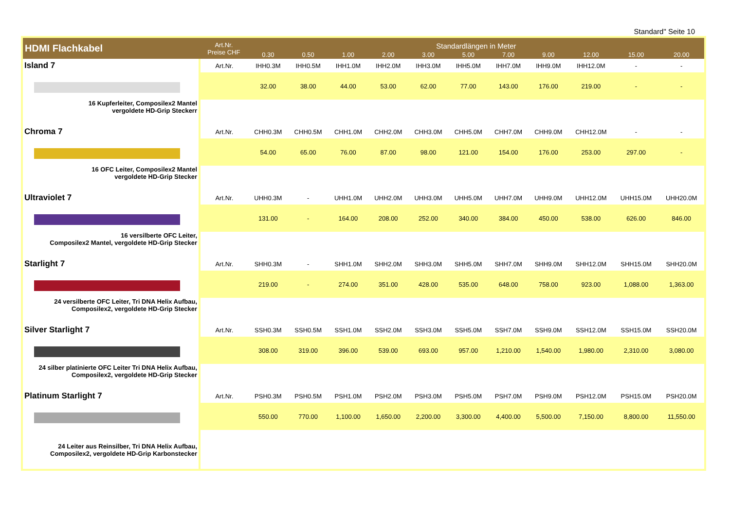Standard" Seite 10
| HDMI Flachkabel | Art.Nr. Preise CHF | Standardlängen in Meter | | | | | | | | | | |
| --- | --- | --- | --- | --- | --- | --- | --- | --- | --- | --- | --- | --- |
| | | 0.30 | 0.50 | 1.00 | 2.00 | 3.00 | 5.00 | 7.00 | 9.00 | 12.00 | 15.00 | 20.00 |
| Island 7 16 Kupferleiter, Composilex2 Mantel vergoldete HD-Grip Steckerr | Art.Nr. | IHH0.3M | IHH0.5M | IHH1.0M | IHH2.0M | IHH3.0M | IHH5.0M | IHH7.0M | IHH9.0M | IHH12.0M | - | - |
| | | 32.00 | 38.00 | 44.00 | 53.00 | 62.00 | 77.00 | 143.00 | 176.00 | 219.00 | - | - |
| Chroma 7 16 OFC Leiter, Composilex2 Mantel vergoldete HD-Grip Stecker | Art.Nr. | CHH0.3M | CHH0.5M | CHH1.0M | CHH2.0M | CHH3.0M | CHH5.0M | CHH7.0M | CHH9.0M | CHH12.0M | - | - |
| | | 54.00 | 65.00 | 76.00 | 87.00 | 98.00 | 121.00 | 154.00 | 176.00 | 253.00 | 297.00 | - |
| Ultraviolet 7 16 versilberte OFC Leiter, Composilex2 Mantel, vergoldete HD-Grip Stecker | Art.Nr. | UHH0.3M | - | UHH1.0M | UHH2.0M | UHH3.0M | UHH5.0M | UHH7.0M | UHH9.0M | UHH12.0M | UHH15.0M | UHH20.0M |
| | | 131.00 | - | 164.00 | 208.00 | 252.00 | 340.00 | 384.00 | 450.00 | 538.00 | 626.00 | 846.00 |
| Starlight 7 24 versilberte OFC Leiter, Tri DNA Helix Aufbau, Composilex2, vergoldete HD-Grip Stecker | Art.Nr. | SHH0.3M | - | SHH1.0M | SHH2.0M | SHH3.0M | SHH5.0M | SHH7.0M | SHH9.0M | SHH12.0M | SHH15.0M | SHH20.0M |
| | | 219.00 | - | 274.00 | 351.00 | 428.00 | 535.00 | 648.00 | 758.00 | 923.00 | 1,088.00 | 1,363.00 |
| Silver Starlight 7 24 silber platinierte OFC Leiter Tri DNA Helix Aufbau, Composilex2, vergoldete HD-Grip Stecker | Art.Nr. | SSH0.3M | SSH0.5M | SSH1.0M | SSH2.0M | SSH3.0M | SSH5.0M | SSH7.0M | SSH9.0M | SSH12.0M | SSH15.0M | SSH20.0M |
| | | 308.00 | 319.00 | 396.00 | 539.00 | 693.00 | 957.00 | 1,210.00 | 1,540.00 | 1,980.00 | 2,310.00 | 3,080.00 |
| Platinum Starlight 7 24 Leiter aus Reinsilber, Tri DNA Helix Aufbau, Composilex2, vergoldete HD-Grip Karbonstecker | Art.Nr. | PSH0.3M | PSH0.5M | PSH1.0M | PSH2.0M | PSH3.0M | PSH5.0M | PSH7.0M | PSH9.0M | PSH12.0M | PSH15.0M | PSH20.0M |
| | | 550.00 | 770.00 | 1,100.00 | 1,650.00 | 2,200.00 | 3,300.00 | 4,400.00 | 5,500.00 | 7,150.00 | 8,800.00 | 11,550.00 |